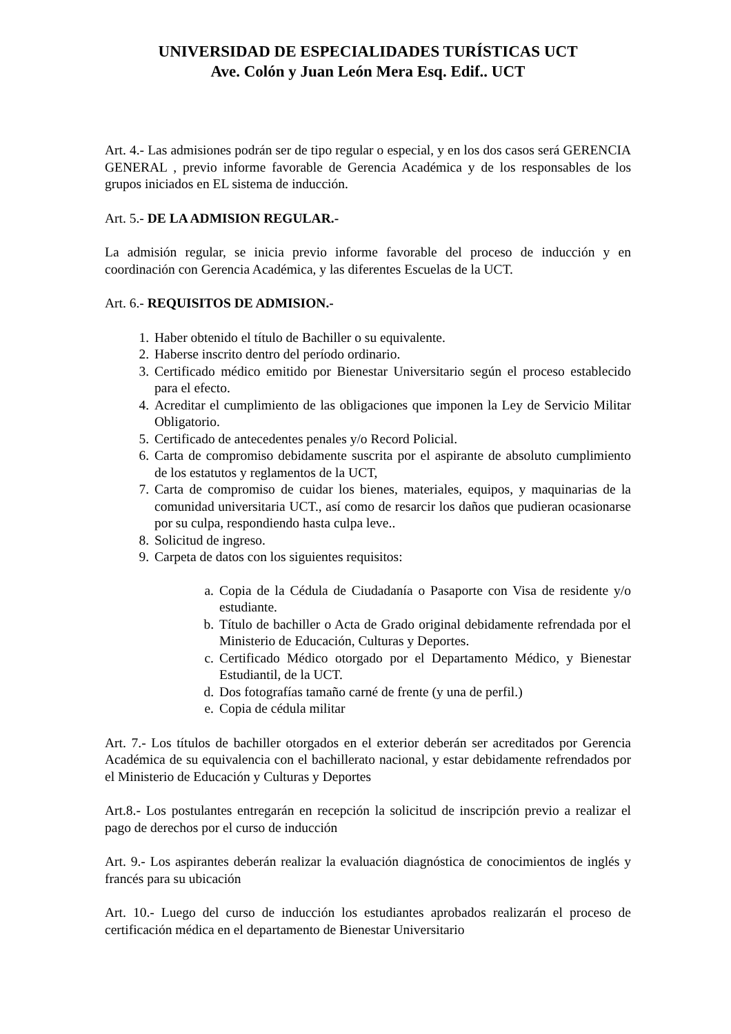UNIVERSIDAD DE ESPECIALIDADES TURÍSTICAS UCT
Ave. Colón y Juan León Mera Esq. Edif.. UCT
Art. 4.- Las admisiones podrán ser de tipo regular o especial, y en los dos casos será GERENCIA GENERAL , previo informe favorable de Gerencia Académica y de los responsables de los grupos iniciados en EL sistema de inducción.
Art. 5.- DE LA ADMISION REGULAR.-
La admisión regular, se inicia previo informe favorable del proceso de inducción y en coordinación con Gerencia Académica, y las diferentes Escuelas de la UCT.
Art. 6.- REQUISITOS DE ADMISION.-
1. Haber obtenido el título de Bachiller o su equivalente.
2. Haberse inscrito dentro del período ordinario.
3. Certificado médico emitido por Bienestar Universitario según el proceso establecido para el efecto.
4. Acreditar el cumplimiento de las obligaciones que imponen la Ley de Servicio Militar Obligatorio.
5. Certificado de antecedentes penales y/o Record Policial.
6. Carta de compromiso debidamente suscrita por el aspirante de absoluto cumplimiento de los estatutos y reglamentos de la UCT,
7. Carta de compromiso de cuidar los bienes, materiales, equipos, y maquinarias de la comunidad universitaria UCT., así como de resarcir los daños que pudieran ocasionarse por su culpa, respondiendo hasta culpa leve..
8. Solicitud de ingreso.
9. Carpeta de datos con los siguientes requisitos:
a. Copia de la Cédula de Ciudadanía o Pasaporte con Visa de residente y/o estudiante.
b. Título de bachiller o Acta de Grado original debidamente refrendada por el Ministerio de Educación, Culturas y Deportes.
c. Certificado Médico otorgado por el Departamento Médico, y Bienestar Estudiantil, de la UCT.
d. Dos fotografías tamaño carné de frente (y una de perfil.)
e. Copia de cédula militar
Art. 7.- Los títulos de bachiller otorgados en el exterior deberán ser acreditados por Gerencia Académica de su equivalencia con el bachillerato nacional, y estar debidamente refrendados por el Ministerio de Educación y Culturas y Deportes
Art.8.- Los postulantes entregarán en recepción la solicitud de inscripción previo a realizar el pago de derechos por el curso de inducción
Art. 9.- Los aspirantes deberán realizar la evaluación diagnóstica de conocimientos de inglés y francés para su ubicación
Art. 10.- Luego del curso de inducción los estudiantes aprobados realizarán el proceso de certificación médica en el departamento de Bienestar Universitario